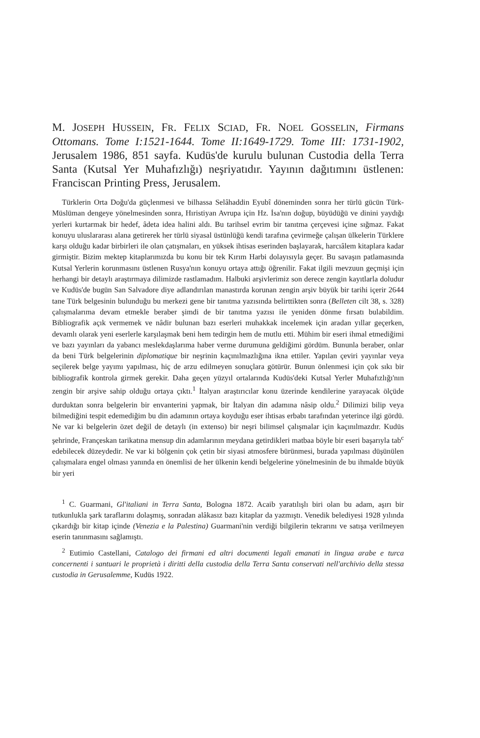M. JOSEPH HUSSEIN, FR. FELIX SCIAD, FR. NOEL GOSSELIN, Firmans Ottomans. Tome I:1521-1644. Tome II:1649-1729. Tome III: 1731-1902, Jerusalem 1986, 851 sayfa. Kudüs'de kurulu bulunan Custodia della Terra Santa (Kutsal Yer Muhafızlığı) neşriyatıdır. Yayının dağıtımını üstlenen: Franciscan Printing Press, Jerusalem.
Türklerin Orta Doğu'da güçlenmesi ve bilhassa Selâhaddin Eyubî döneminden sonra her türlü gücün Türk-Müslüman dengeye yönelmesinden sonra, Hıristiyan Avrupa için Hz. İsa'nın doğup, büyüdüğü ve dinini yaydığı yerleri kurtarmak bir hedef, âdeta idea halini aldı. Bu tarihsel evrim bir tanıtma çerçevesi içine sığmaz. Fakat konuyu uluslararası alana getirerek her türlü siyasal üstünlüğü kendi tarafına çevirmeğe çalışan ülkelerin Türklere karşı olduğu kadar birbirleri ile olan çatışmaları, en yüksek ihtisas eserinden başlayarak, harcıâlem kitaplara kadar girmiştir. Bizim mektep kitaplarımızda bu konu bir tek Kırım Harbi dolayısıyla geçer. Bu savaşın patlamasında Kutsal Yerlerin korunmasını üstlenen Rusya'nın konuyu ortaya attığı öğrenilir. Fakat ilgili mevzuun geçmişi için herhangi bir detaylı araştırmaya dilimizde rastlamadım. Halbuki arşivlerimiz son derece zengin kayıtlarla doludur ve Kudüs'de bugün San Salvadore diye adlandırılan manastırda korunan zengin arşiv büyük bir tarihi içerir 2644 tane Türk belgesinin bulunduğu bu merkezi gene bir tanıtma yazısında belirttikten sonra (Belleten cilt 38, s. 328) çalışmalarıma devam etmekle beraber şimdi de bir tanıtma yazısı ile yeniden dönme fırsatı bulabildim. Bibliografik açık vermemek ve nâdir bulunan bazı eserleri muhakkak incelemek için aradan yıllar geçerken, devamlı olarak yeni eserlerle karşılaşmak beni hem tedirgin hem de mutlu etti. Mühim bir eseri ihmal etmediğimi ve bazı yayınları da yabancı meslekdaşlarıma haber verme durumuna geldiğimi gördüm. Bununla beraber, onlar da beni Türk belgelerinin diplomatique bir neşrinin kaçınılmazlığına ikna ettiler. Yapılan çeviri yayınlar veya seçilerek belge yayımı yapılması, hiç de arzu edilmeyen sonuçlara götürür. Bunun önlenmesi için çok sıkı bir bibliografik kontrola girmek gerekir. Daha geçen yüzyıl ortalarında Kudüs'deki Kutsal Yerler Muhafızlığı'nın zengin bir arşive sahip olduğu ortaya çıktı.<sup>1</sup> İtalyan araştırıcılar konu üzerinde kendilerine yarayacak ölçüde durduktan sonra belgelerin bir envanterini yapmak, bir İtalyan din adamına nâsip oldu.<sup>2</sup> Dilimizi bilip veya bilmediğini tespit edemediğim bu din adamının ortaya koyduğu eser ihtisas erbabı tarafından yeterince ilgi gördü. Ne var ki belgelerin özet değil de detaylı (in extenso) bir neşri bilimsel çalışmalar için kaçınılmazdır. Kudüs şehrinde, Françeskan tarikatına mensup din adamlarının meydana getirdikleri matbaa böyle bir eseri başarıyla tab<sup>c</sup> edebilecek düzeydedir. Ne var ki bölgenin çok çetin bir siyasi atmosfere bürünmesi, burada yapılması düşünülen çalışmalara engel olması yanında en önemlisi de her ülkenin kendi belgelerine yönelmesinin de bu ihmalde büyük bir yeri
<sup>1</sup> C. Guarmani, Gl'italiani in Terra Santa, Bologna 1872. Acaib yaratılışlı biri olan bu adam, aşırı bir tutkunlukla şark taraflarını dolaşmış, sonradan alâkasız bazı kitaplar da yazmıştı. Venedik belediyesi 1928 yılında çıkardığı bir kitap içinde (Venezia e la Palestina) Guarmani'nin verdiği bilgilerin tekrarını ve satışa verilmeyen eserin tanınmasını sağlamıştı.
<sup>2</sup> Eutimio Castellani, Catalogo dei firmani ed altri documenti legali emanati in lingua arabe e turca concernenti i santuari le proprietà i diritti della custodia della Terra Santa conservati nell'archivio della stessa custodia in Gerusalemme, Kudüs 1922.